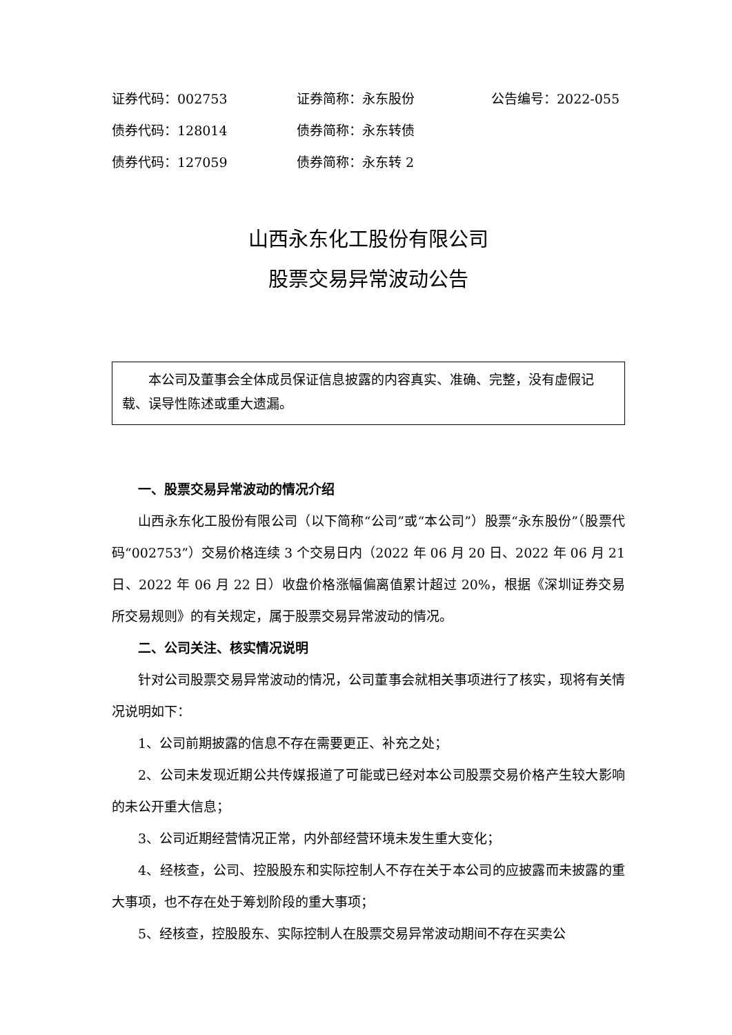证券代码：002753 证券简称：永东股份 公告编号：2022-055
债券代码：128014 债券简称：永东转债
债券代码：127059 债券简称：永东转 2
山西永东化工股份有限公司
股票交易异常波动公告
本公司及董事会全体成员保证信息披露的内容真实、准确、完整，没有虚假记载、误导性陈述或重大遗漏。
一、股票交易异常波动的情况介绍
山西永东化工股份有限公司（以下简称“公司”或“本公司”）股票“永东股份”（股票代码“002753”）交易价格连续 3 个交易日内（2022 年 06 月 20 日、2022 年 06 月 21 日、2022 年 06 月 22 日）收盘价格涨幅偏离值累计超过 20%，根据《深圳证券交易所交易规则》的有关规定，属于股票交易异常波动的情况。
二、公司关注、核实情况说明
针对公司股票交易异常波动的情况，公司董事会就相关事项进行了核实，现将有关情况说明如下：
1、公司前期披露的信息不存在需要更正、补充之处；
2、公司未发现近期公共传媒报道了可能或已经对本公司股票交易价格产生较大影响的未公开重大信息；
3、公司近期经营情况正常，内外部经营环境未发生重大变化；
4、经核查，公司、控股股东和实际控制人不存在关于本公司的应披露而未披露的重大事项，也不存在处于筹划阶段的重大事项；
5、经核查，控股股东、实际控制人在股票交易异常波动期间不存在买卖公